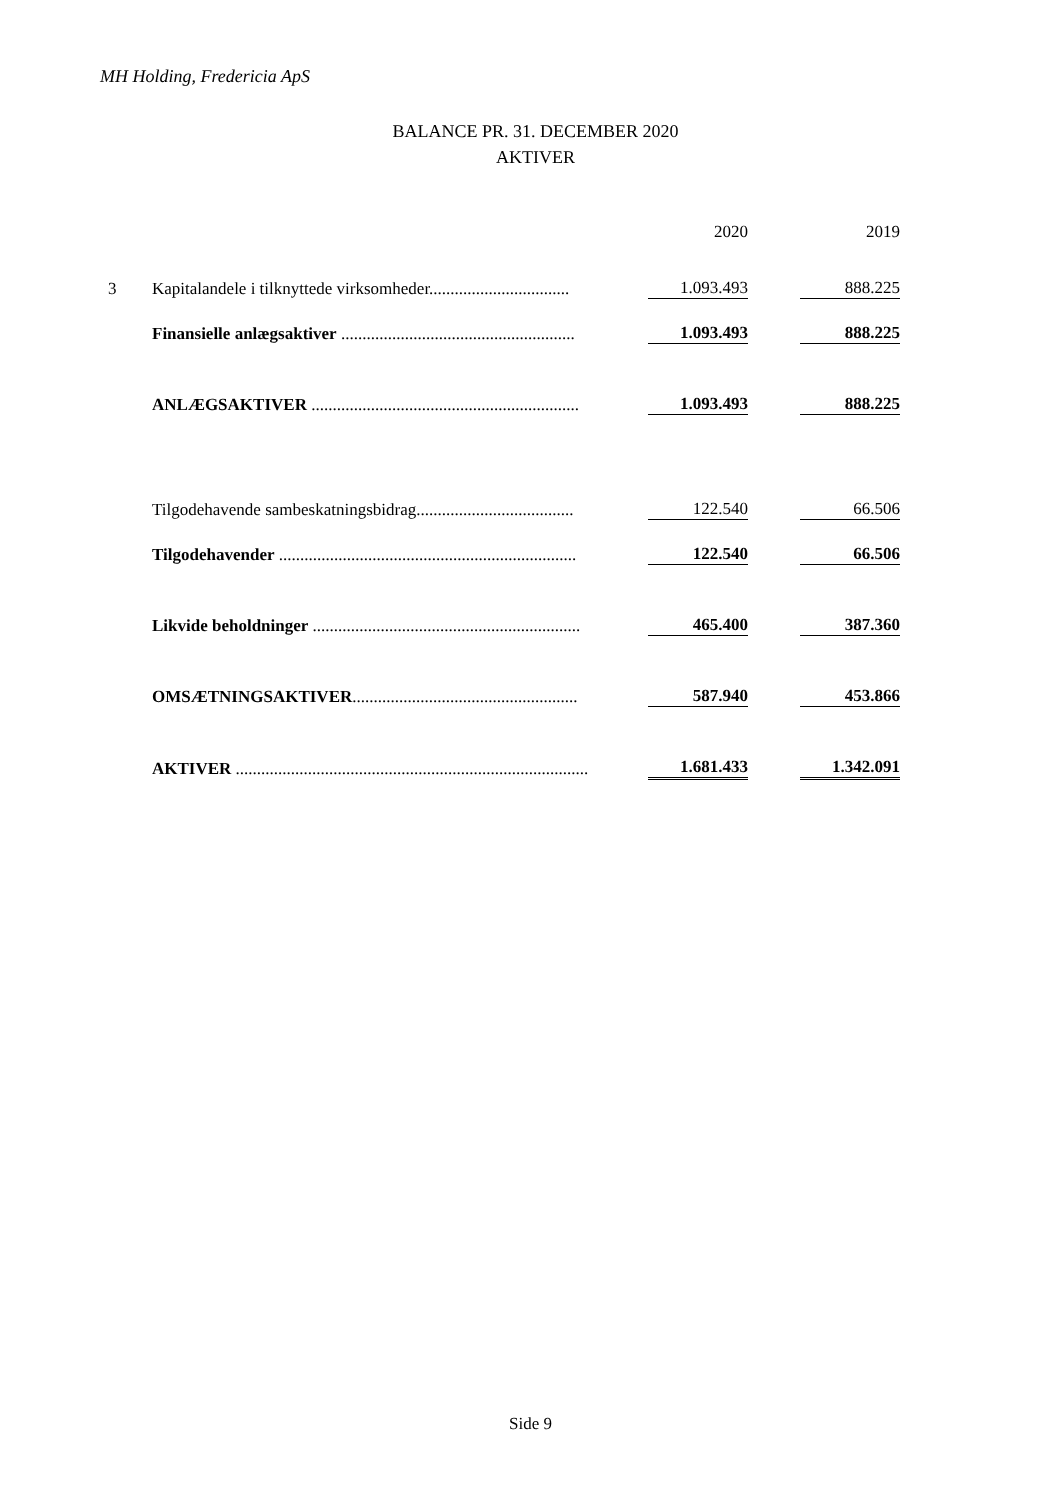MH Holding, Fredericia ApS
BALANCE PR. 31. DECEMBER 2020
AKTIVER
| | | 2020 | | 2019 |
| 3 | Kapitalandele i tilknyttede virksomheder................................. | 1.093.493 | | 888.225 |
| | Finansielle anlægsaktiver ....................................................... | 1.093.493 | | 888.225 |
| | ANLÆGSAKTIVER ............................................................... | 1.093.493 | | 888.225 |
| | Tilgodehavende sambeskatningsbidrag..................................... | 122.540 | | 66.506 |
| | Tilgodehavender ...................................................................... | 122.540 | | 66.506 |
| | Likvide beholdninger ............................................................... | 465.400 | | 387.360 |
| | OMSÆTNINGSAKTIVER ..................................................... | 587.940 | | 453.866 |
| | AKTIVER ................................................................................... | 1.681.433 | | 1.342.091 |
Side 9